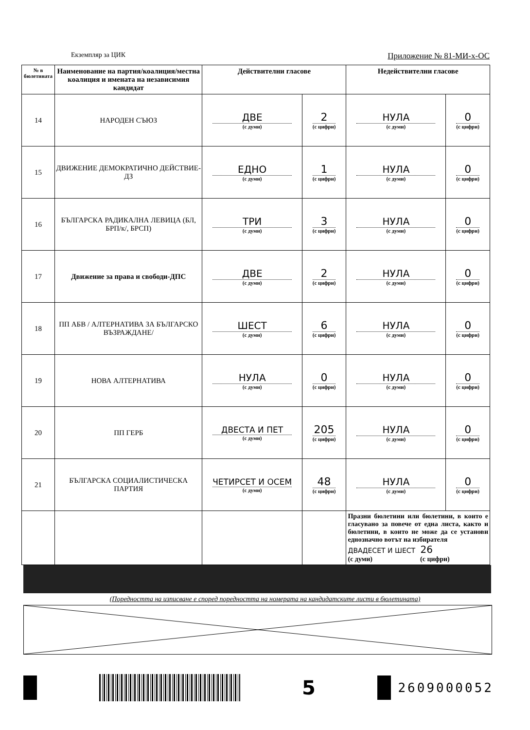Екземпляр за ЦИК Приложение № 81-МИ-х-ОС
| № в бюлетината | Наименование на партия/коалиция/местна коалиция и имената на независимия кандидат | Действителни гласове | | Недействителни гласове | |
| --- | --- | --- | --- | --- | --- |
| 14 | НАРОДЕН СЪЮЗ | ДВЕ (с думи) | 2 (с цифри) | НУЛА (с думи) | 0 (с цифри) |
| 15 | ДВИЖЕНИЕ ДЕМОКРАТИЧНО ДЕЙСТВИЕ-ДЗ | ЕДНО (с думи) | 1 (с цифри) | НУЛА (с думи) | 0 (с цифри) |
| 16 | БЪЛГАРСКА РАДИКАЛНА ЛЕВИЦА (БЛ, БРП/к/, БРСП) | ТРИ (с думи) | 3 (с цифри) | НУЛА (с думи) | 0 (с цифри) |
| 17 | Движение за права и свободи-ДПС | ДВЕ (с думи) | 2 (с цифри) | НУЛА (с думи) | 0 (с цифри) |
| 18 | ПП АБВ / АЛТЕРНАТИВА ЗА БЪЛГАРСКО ВЪЗРАЖДАНЕ/ | ШЕСТ (с думи) | 6 (с цифри) | НУЛА (с думи) | 0 (с цифри) |
| 19 | НОВА АЛТЕРНАТИВА | НУЛА (с думи) | 0 (с цифри) | НУЛА (с думи) | 0 (с цифри) |
| 20 | ПП ГЕРБ | ДВЕСТА И ПЕТ (с думи) | 205 (с цифри) | НУЛА (с думи) | 0 (с цифри) |
| 21 | БЪЛГАРСКА СОЦИАЛИСТИЧЕСКА ПАРТИЯ | ЧЕТИРСЕТ И ОСЕМ (с думи) | 48 (с цифри) | НУЛА (с думи) | 0 (с цифри) |
| | | | | Празни бюлетини или бюлетини, в които е гласувано за повече от една листа, както и бюлетини, в които не може да се установи еднозначно вотът на избирателя ДВАДЕСЕТ И ШЕСТ 26 (с думи) (с цифри) | |
(Поредността на изписване е според поредността на номерата на кандидатските листи в бюлетината)
5 2609000052